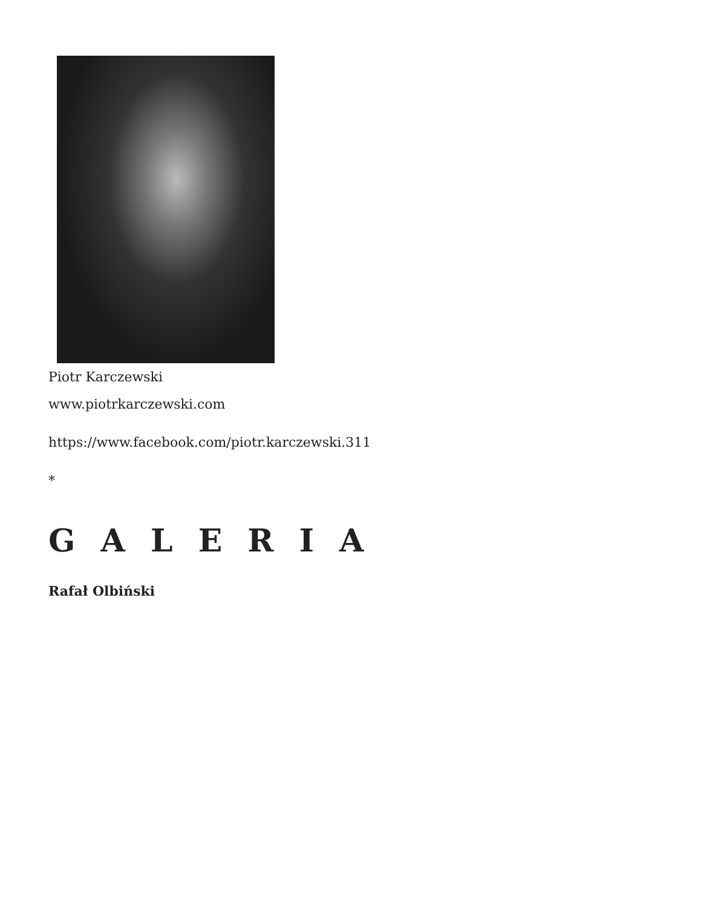Piotr Karczewski
www.piotrkarczewski.com
https://www.facebook.com/piotr.karczewski.311
*
G A L E R I A
Rafał Olbiński